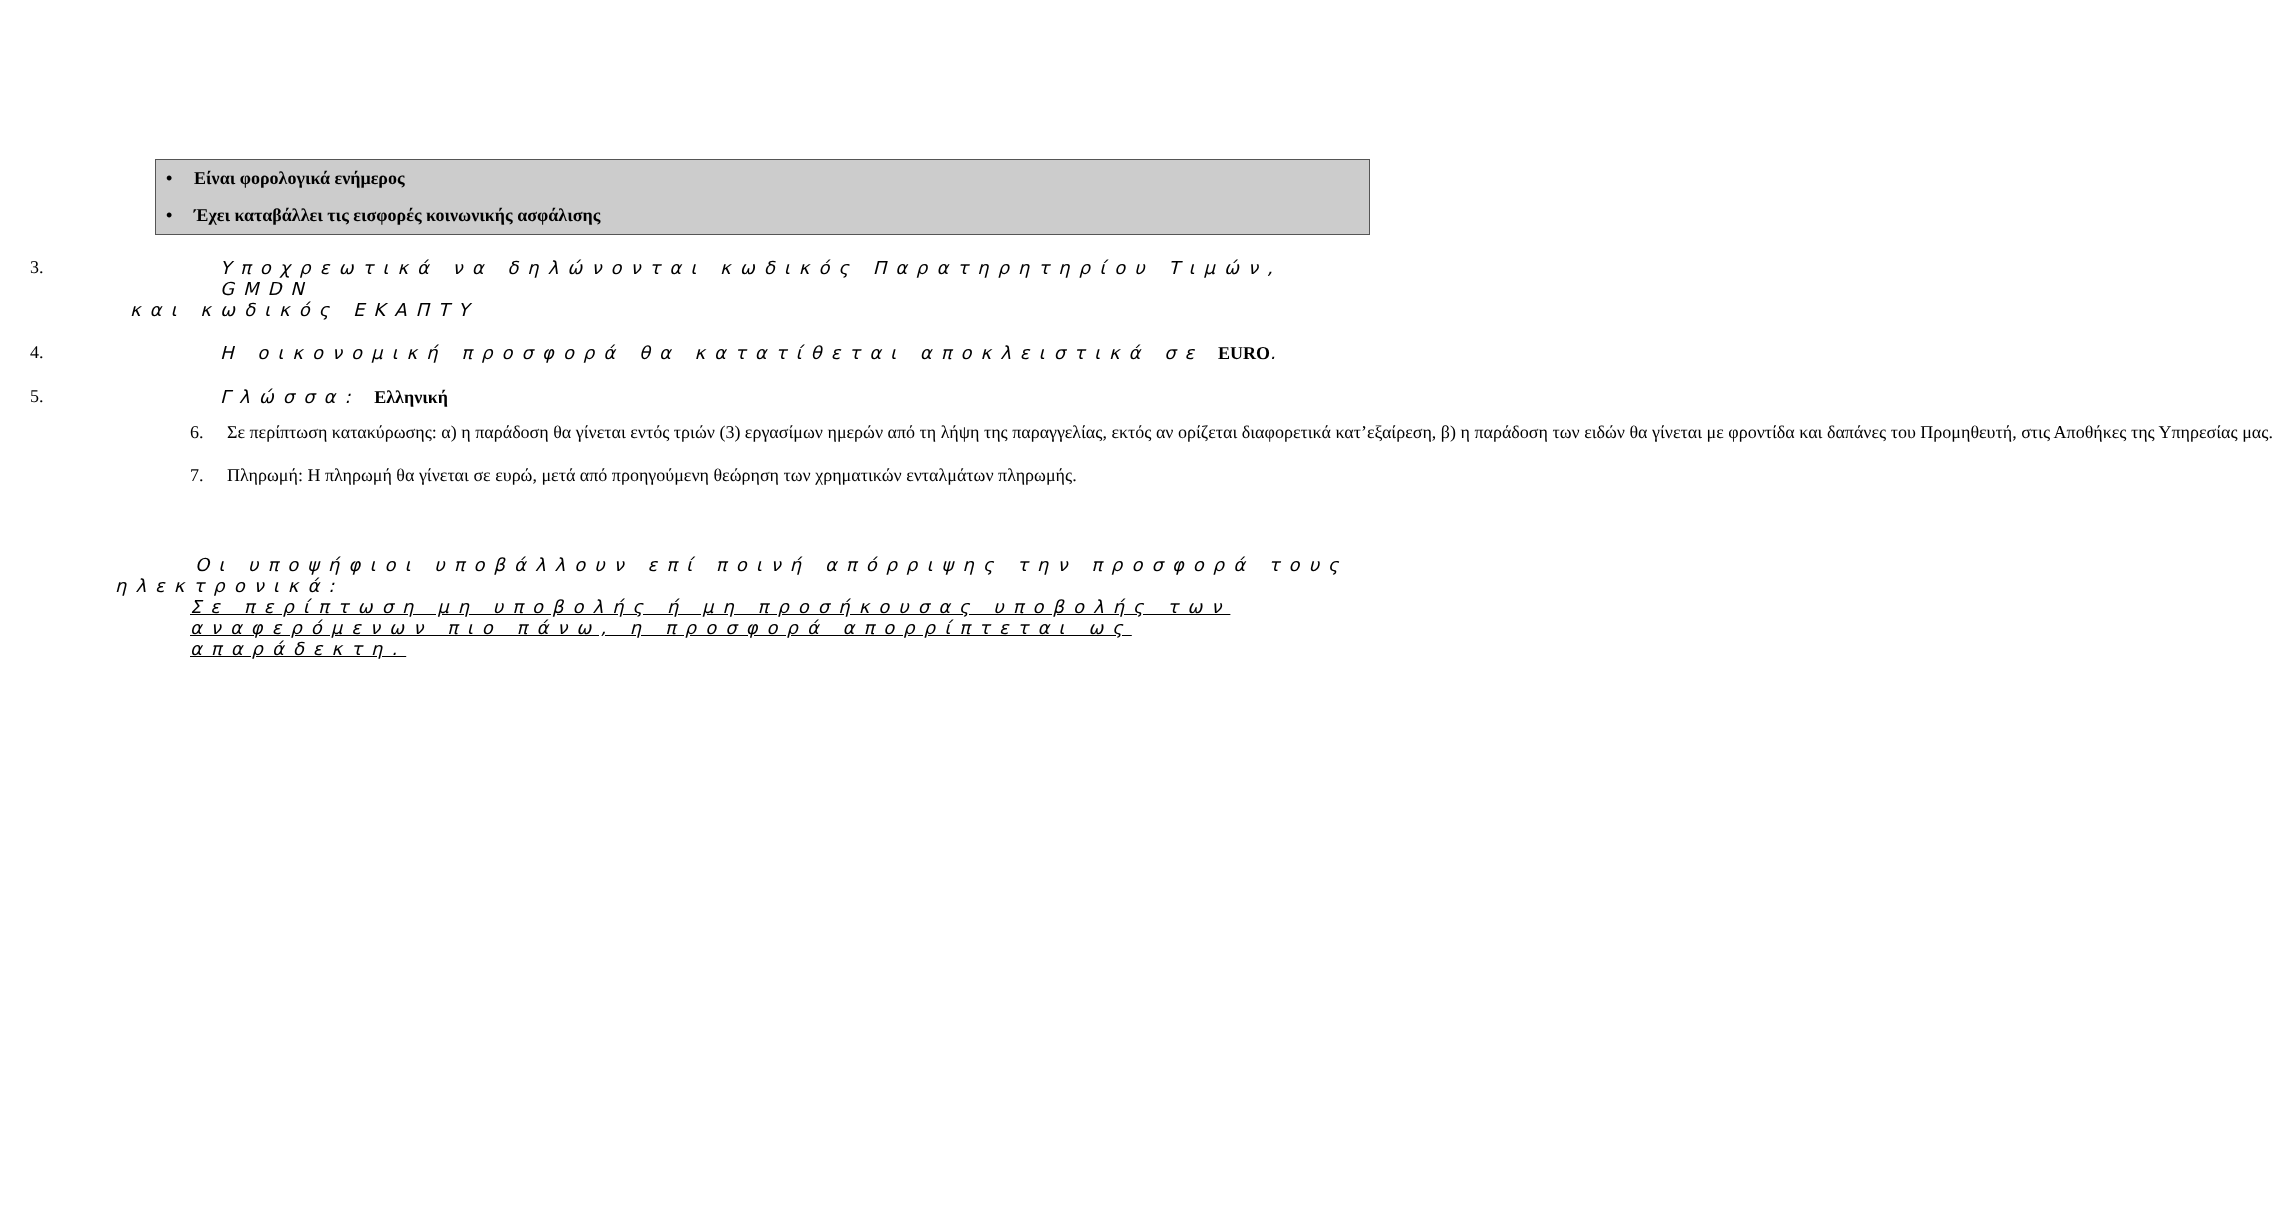• Είναι φορολογικά ενήμερος
• Έχει καταβάλλει τις εισφορές κοινωνικής ασφάλισης
3. Υποχρεωτικά να δηλώνονται κωδικός Παρατηρητηρίου Τιμών, GMDN
και κωδικός ΕΚΑΠΤΥ
4. Η οικονομική προσφορά θα κατατίθεται αποκλειστικά σε EURO.
5. Γλώσσα: Ελληνική
6. Σε περίπτωση κατακύρωσης: α) η παράδοση θα γίνεται εντός τριών (3) εργασίμων ημερών από τη λήψη της παραγγελίας, εκτός αν ορίζεται διαφορετικά κατ’εξαίρεση, β) η παράδοση των ειδών θα γίνεται με φροντίδα και δαπάνες του Προμηθευτή, στις Αποθήκες της Υπηρεσίας μας.
7. Πληρωμή: Η πληρωμή θα γίνεται σε ευρώ, μετά από προηγούμενη θεώρηση των χρηματικών ενταλμάτων πληρωμής.
Οι υποψήφιοι υποβάλλουν επί ποινή απόρριψης την προσφορά τους
ηλεκτρονικά:
Σε περίπτωση μη υποβολής ή μη προσήκουσας υποβολής των αναφερόμενων πιο πάνω, η προσφορά απορρίπτεται ως απαράδεκτη.